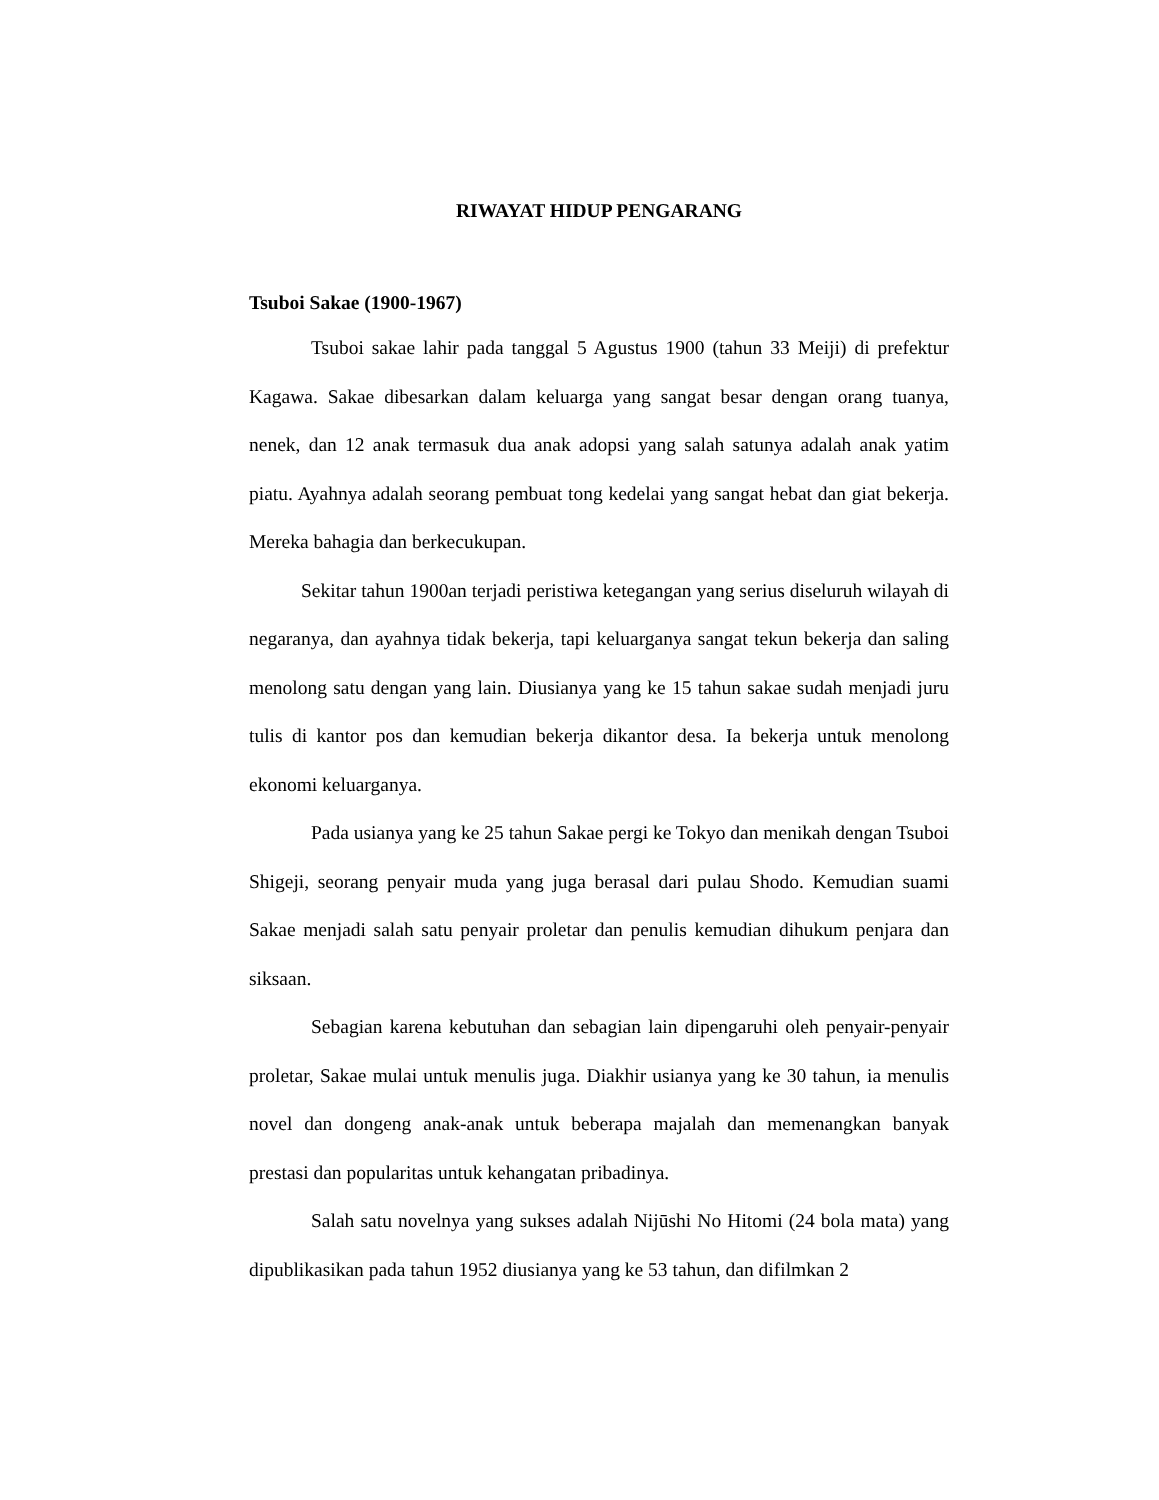RIWAYAT HIDUP PENGARANG
Tsuboi Sakae (1900-1967)
Tsuboi sakae lahir pada tanggal 5 Agustus 1900 (tahun 33 Meiji) di prefektur Kagawa. Sakae dibesarkan dalam keluarga yang sangat besar dengan orang tuanya, nenek, dan 12 anak termasuk dua anak adopsi yang salah satunya adalah anak yatim piatu. Ayahnya adalah seorang pembuat tong kedelai yang sangat hebat dan giat bekerja. Mereka bahagia dan berkecukupan.
Sekitar tahun 1900an terjadi peristiwa ketegangan yang serius diseluruh wilayah di negaranya, dan ayahnya tidak bekerja, tapi keluarganya sangat tekun bekerja dan saling menolong satu dengan yang lain. Diusianya yang ke 15 tahun sakae sudah menjadi juru tulis di kantor pos dan kemudian bekerja dikantor desa. Ia bekerja untuk menolong ekonomi keluarganya.
Pada usianya yang ke 25 tahun Sakae pergi ke Tokyo dan menikah dengan Tsuboi Shigeji, seorang penyair muda yang juga berasal dari pulau Shodo. Kemudian suami Sakae menjadi salah satu penyair proletar dan penulis kemudian dihukum penjara dan siksaan.
Sebagian karena kebutuhan dan sebagian lain dipengaruhi oleh penyair-penyair proletar, Sakae mulai untuk menulis juga. Diakhir usianya yang ke 30 tahun, ia menulis novel dan dongeng anak-anak untuk beberapa majalah dan memenangkan banyak prestasi dan popularitas untuk kehangatan pribadinya.
Salah satu novelnya yang sukses adalah Nijūshi No Hitomi (24 bola mata) yang dipublikasikan pada tahun 1952 diusianya yang ke 53 tahun, dan difilmkan 2